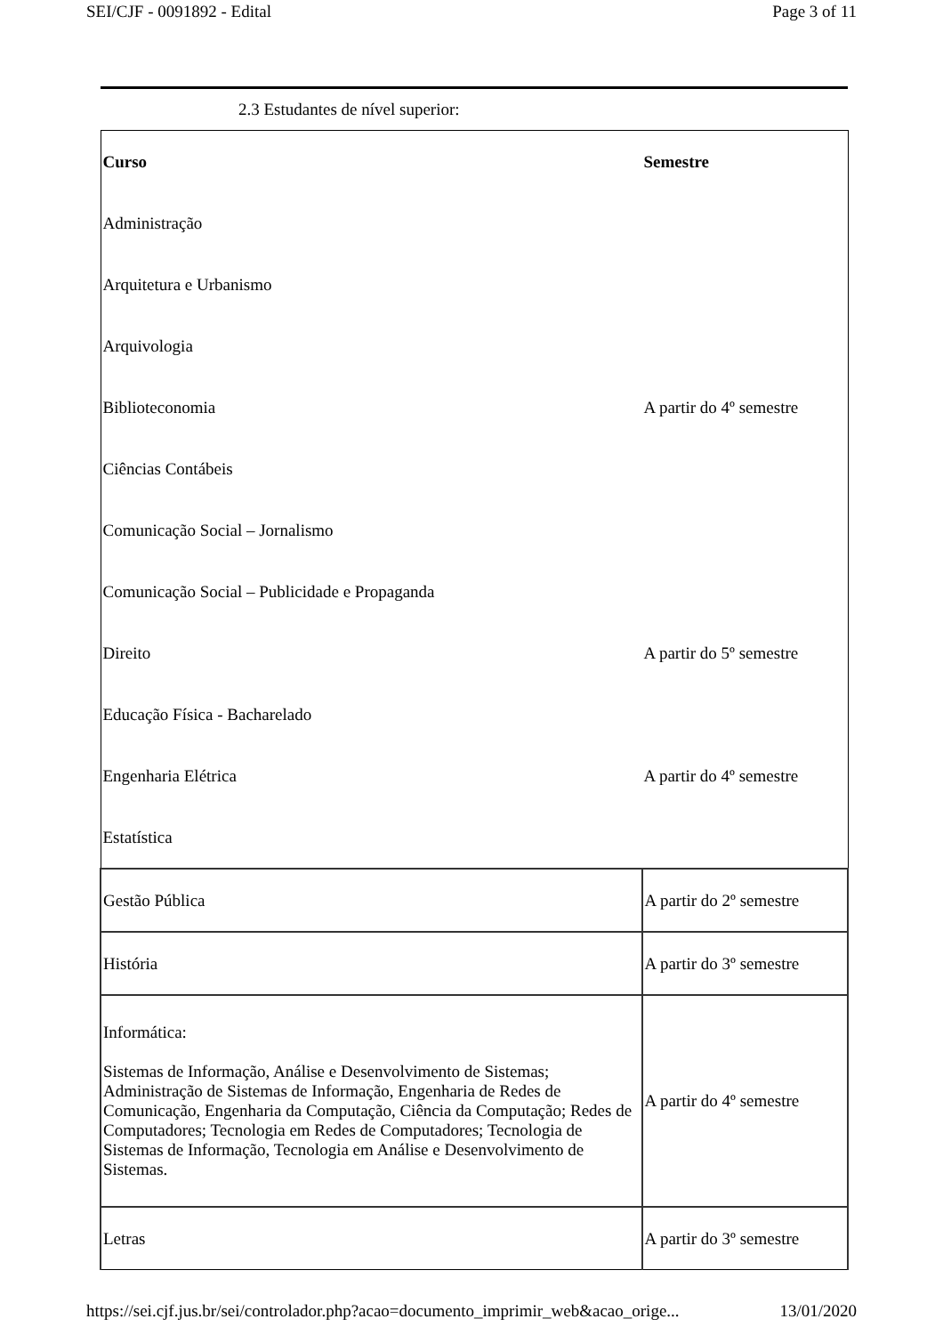SEI/CJF - 0091892 - Edital Page 3 of 11
2.3 Estudantes de nível superior:
| Curso | Semestre |
| --- | --- |
| Administração | |
| Arquitetura e Urbanismo | |
| Arquivologia | |
| Biblioteconomia | A partir do 4º semestre |
| Ciências Contábeis | |
| Comunicação Social – Jornalismo | |
| Comunicação Social – Publicidade e Propaganda | |
| Direito | A partir do 5º semestre |
| Educação Física - Bacharelado | |
| Engenharia Elétrica | A partir do 4º semestre |
| Estatística | |
| Gestão Pública | A partir do 2º semestre |
| História | A partir do 3º semestre |
| Informática: Sistemas de Informação, Análise e Desenvolvimento de Sistemas; Administração de Sistemas de Informação, Engenharia de Redes de Comunicação, Engenharia da Computação, Ciência da Computação; Redes de Computadores; Tecnologia em Redes de Computadores; Tecnologia de Sistemas de Informação, Tecnologia em Análise e Desenvolvimento de Sistemas. | A partir do 4º semestre |
| Letras | A partir do 3º semestre |
https://sei.cjf.jus.br/sei/controlador.php?acao=documento_imprimir_web&acao_orige... 13/01/2020